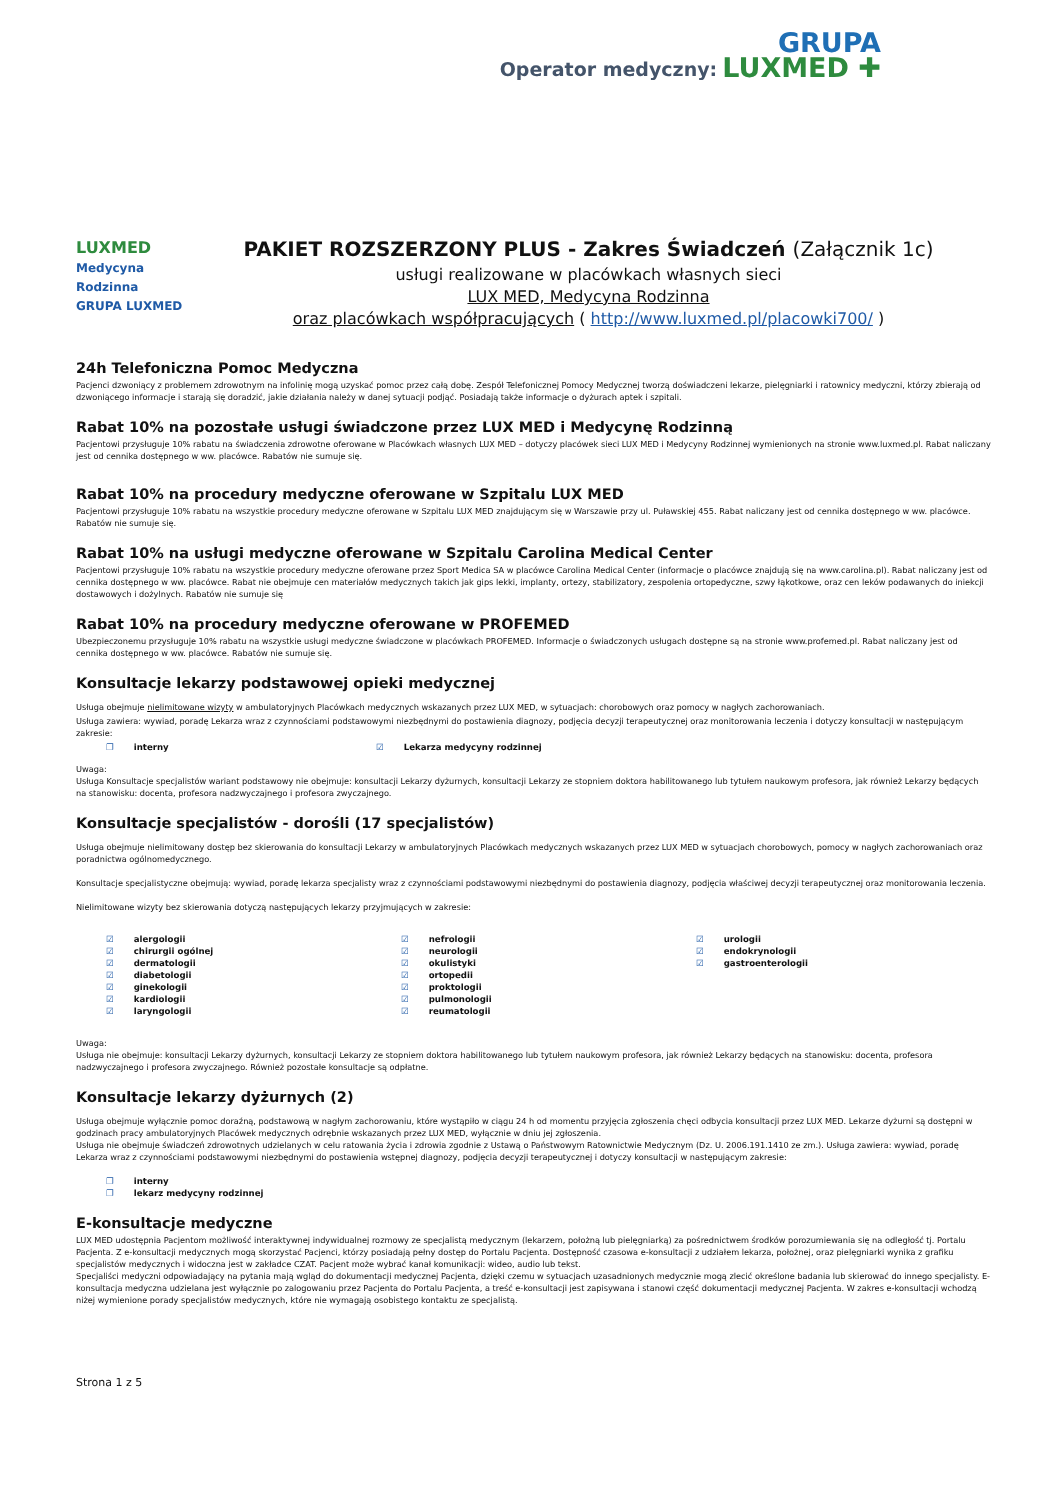Operator medyczny: GRUPA
LUXMED ✚
LUXMED
Medycyna
Rodzinna
GRUPA LUXMED
PAKIET ROZSZERZONY PLUS - Zakres Świadczeń (Załącznik 1c)
usługi realizowane w placówkach własnych sieci
LUX MED, Medycyna Rodzinna
oraz placówkach współpracujących ( http://www.luxmed.pl/placowki700/ )
24h Telefoniczna Pomoc Medyczna
Pacjenci dzwoniący z problemem zdrowotnym na infolinię mogą uzyskać pomoc przez całą dobę. Zespół Telefonicznej Pomocy Medycznej tworzą doświadczeni lekarze, pielęgniarki i ratownicy medyczni, którzy zbierają od dzwoniącego informacje i starają się doradzić, jakie działania należy w danej sytuacji podjąć. Posiadają także informacje o dyżurach aptek i szpitali.
Rabat 10% na pozostałe usługi świadczone przez LUX MED i Medycynę Rodzinną
Pacjentowi przysługuje 10% rabatu na świadczenia zdrowotne oferowane w Placówkach własnych LUX MED – dotyczy placówek sieci LUX MED i Medycyny Rodzinnej wymienionych na stronie www.luxmed.pl. Rabat naliczany jest od cennika dostępnego w ww. placówce. Rabatów nie sumuje się.
Rabat 10% na procedury medyczne oferowane w Szpitalu LUX MED
Pacjentowi przysługuje 10% rabatu na wszystkie procedury medyczne oferowane w Szpitalu LUX MED znajdującym się w Warszawie przy ul. Puławskiej 455. Rabat naliczany jest od cennika dostępnego w ww. placówce. Rabatów nie sumuje się.
Rabat 10% na usługi medyczne oferowane w Szpitalu Carolina Medical Center
Pacjentowi przysługuje 10% rabatu na wszystkie procedury medyczne oferowane przez Sport Medica SA w placówce Carolina Medical Center (informacje o placówce znajdują się na www.carolina.pl). Rabat naliczany jest od cennika dostępnego w ww. placówce. Rabat nie obejmuje cen materiałów medycznych takich jak gips lekki, implanty, ortezy, stabilizatory, zespolenia ortopedyczne, szwy łąkotkowe, oraz cen leków podawanych do iniekcji dostawowych i dożylnych. Rabatów nie sumuje się
Rabat 10% na procedury medyczne oferowane w PROFEMED
Ubezpieczonemu przysługuje 10% rabatu na wszystkie usługi medyczne świadczone w placówkach PROFEMED. Informacje o świadczonych usługach dostępne są na stronie www.profemed.pl. Rabat naliczany jest od cennika dostępnego w ww. placówce. Rabatów nie sumuje się.
Konsultacje lekarzy podstawowej opieki medycznej
Usługa obejmuje nielimitowane wizyty w ambulatoryjnych Placówkach medycznych wskazanych przez LUX MED, w sytuacjach: chorobowych oraz pomocy w nagłych zachorowaniach.
Usługa zawiera: wywiad, poradę Lekarza wraz z czynnościami podstawowymi niezbędnymi do postawienia diagnozy, podjęcia decyzji terapeutycznej oraz monitorowania leczenia i dotyczy konsultacji w następującym zakresie:
❐ interny ☑ Lekarza medycyny rodzinnej
Uwaga:
Usługa Konsultacje specjalistów wariant podstawowy nie obejmuje: konsultacji Lekarzy dyżurnych, konsultacji Lekarzy ze stopniem doktora habilitowanego lub tytułem naukowym profesora, jak również Lekarzy będących na stanowisku: docenta, profesora nadzwyczajnego i profesora zwyczajnego.
Konsultacje specjalistów - dorośli (17 specjalistów)
Usługa obejmuje nielimitowany dostęp bez skierowania do konsultacji Lekarzy w ambulatoryjnych Placówkach medycznych wskazanych przez LUX MED w sytuacjach chorobowych, pomocy w nagłych zachorowaniach oraz poradnictwa ogólnomedycznego.
Konsultacje specjalistyczne obejmują: wywiad, poradę lekarza specjalisty wraz z czynnościami podstawowymi niezbędnymi do postawienia diagnozy, podjęcia właściwej decyzji terapeutycznej oraz monitorowania leczenia.
Nielimitowane wizyty bez skierowania dotyczą następujących lekarzy przyjmujących w zakresie:
☑ alergologii
☑ chirurgii ogólnej
☑ dermatologii
☑ diabetologii
☑ ginekologii
☑ kardiologii
☑ laryngologii
☑ nefrologii
☑ neurologii
☑ okulistyki
☑ ortopedii
☑ proktologii
☑ pulmonologii
☑ reumatologii
☑ urologii
☑ endokrynologii
☑ gastroenterologii
Uwaga:
Usługa nie obejmuje: konsultacji Lekarzy dyżurnych, konsultacji Lekarzy ze stopniem doktora habilitowanego lub tytułem naukowym profesora, jak również Lekarzy będących na stanowisku: docenta, profesora nadzwyczajnego i profesora zwyczajnego. Również pozostałe konsultacje są odpłatne.
Konsultacje lekarzy dyżurnych (2)
Usługa obejmuje wyłącznie pomoc doraźną, podstawową w nagłym zachorowaniu, które wystąpiło w ciągu 24 h od momentu przyjęcia zgłoszenia chęci odbycia konsultacji przez LUX MED. Lekarze dyżurni są dostępni w godzinach pracy ambulatoryjnych Placówek medycznych odrębnie wskazanych przez LUX MED, wyłącznie w dniu jej zgłoszenia.
Usługa nie obejmuje świadczeń zdrowotnych udzielanych w celu ratowania życia i zdrowia zgodnie z Ustawą o Państwowym Ratownictwie Medycznym (Dz. U. 2006.191.1410 ze zm.). Usługa zawiera: wywiad, poradę Lekarza wraz z czynnościami podstawowymi niezbędnymi do postawienia wstępnej diagnozy, podjęcia decyzji terapeutycznej i dotyczy konsultacji w następującym zakresie:
❐ interny
❐ lekarz medycyny rodzinnej
E-konsultacje medyczne
LUX MED udostępnia Pacjentom możliwość interaktywnej indywidualnej rozmowy ze specjalistą medycznym (lekarzem, położną lub pielęgniarką) za pośrednictwem środków porozumiewania się na odległość tj. Portalu Pacjenta. Z e-konsultacji medycznych mogą skorzystać Pacjenci, którzy posiadają pełny dostęp do Portalu Pacjenta. Dostępność czasowa e-konsultacji z udziałem lekarza, położnej, oraz pielęgniarki wynika z grafiku specjalistów medycznych i widoczna jest w zakładce CZAT. Pacjent może wybrać kanał komunikacji: wideo, audio lub tekst.
Specjaliści medyczni odpowiadający na pytania mają wgląd do dokumentacji medycznej Pacjenta, dzięki czemu w sytuacjach uzasadnionych medycznie mogą zlecić określone badania lub skierować do innego specjalisty. E-konsultacja medyczna udzielana jest wyłącznie po zalogowaniu przez Pacjenta do Portalu Pacjenta, a treść e-konsultacji jest zapisywana i stanowi część dokumentacji medycznej Pacjenta. W zakres e-konsultacji wchodzą niżej wymienione porady specjalistów medycznych, które nie wymagają osobistego kontaktu ze specjalistą.
Strona 1 z 5